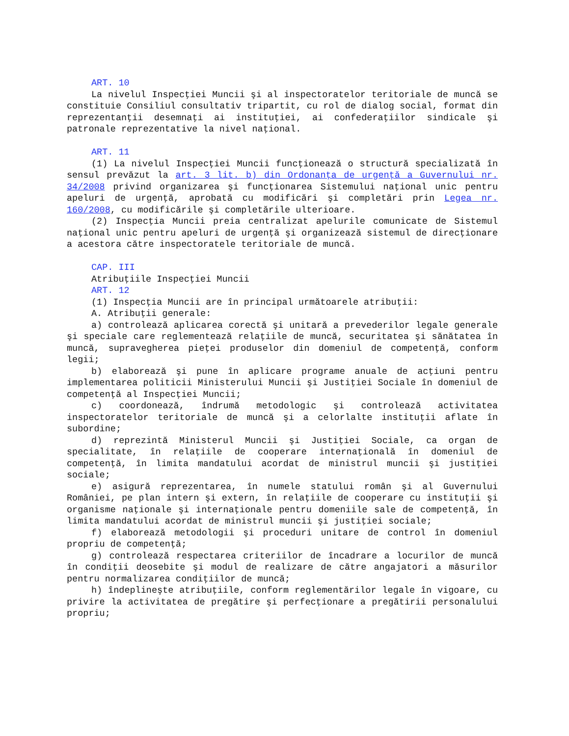ART. 10
La nivelul Inspecţiei Muncii şi al inspectoratelor teritoriale de muncă se constituie Consiliul consultativ tripartit, cu rol de dialog social, format din reprezentanţii desemnaţi ai instituţiei, ai confederaţiilor sindicale şi patronale reprezentative la nivel naţional.
ART. 11
(1) La nivelul Inspecţiei Muncii funcţionează o structură specializată în sensul prevăzut la art. 3 lit. b) din Ordonanţa de urgenţă a Guvernului nr. 34/2008 privind organizarea şi funcţionarea Sistemului naţional unic pentru apeluri de urgenţă, aprobată cu modificări şi completări prin Legea nr. 160/2008, cu modificările şi completările ulterioare.
(2) Inspecţia Muncii preia centralizat apelurile comunicate de Sistemul naţional unic pentru apeluri de urgenţă şi organizează sistemul de direcţionare a acestora către inspectoratele teritoriale de muncă.
CAP. III
Atribuţiile Inspecţiei Muncii
ART. 12
(1) Inspecţia Muncii are în principal următoarele atribuţii:
A. Atribuţii generale:
a) controlează aplicarea corectă şi unitară a prevederilor legale generale şi speciale care reglementează relaţiile de muncă, securitatea şi sănătatea în muncă, supravegherea pieţei produselor din domeniul de competenţă, conform legii;
b) elaborează şi pune în aplicare programe anuale de acţiuni pentru implementarea politicii Ministerului Muncii şi Justiţiei Sociale în domeniul de competenţă al Inspecţiei Muncii;
c) coordonează, îndrumă metodologic şi controlează activitatea inspectoratelor teritoriale de muncă şi a celorlalte instituţii aflate în subordine;
d) reprezintă Ministerul Muncii şi Justiţiei Sociale, ca organ de specialitate, în relaţiile de cooperare internaţională în domeniul de competenţă, în limita mandatului acordat de ministrul muncii şi justiţiei sociale;
e) asigură reprezentarea, în numele statului român şi al Guvernului României, pe plan intern şi extern, în relaţiile de cooperare cu instituţii şi organisme naţionale şi internaţionale pentru domeniile sale de competenţă, în limita mandatului acordat de ministrul muncii şi justiţiei sociale;
f) elaborează metodologii şi proceduri unitare de control în domeniul propriu de competenţă;
g) controlează respectarea criteriilor de încadrare a locurilor de muncă în condiţii deosebite şi modul de realizare de către angajatori a măsurilor pentru normalizarea condiţiilor de muncă;
h) îndeplineşte atribuţiile, conform reglementărilor legale în vigoare, cu privire la activitatea de pregătire şi perfecţionare a pregătirii personalului propriu;